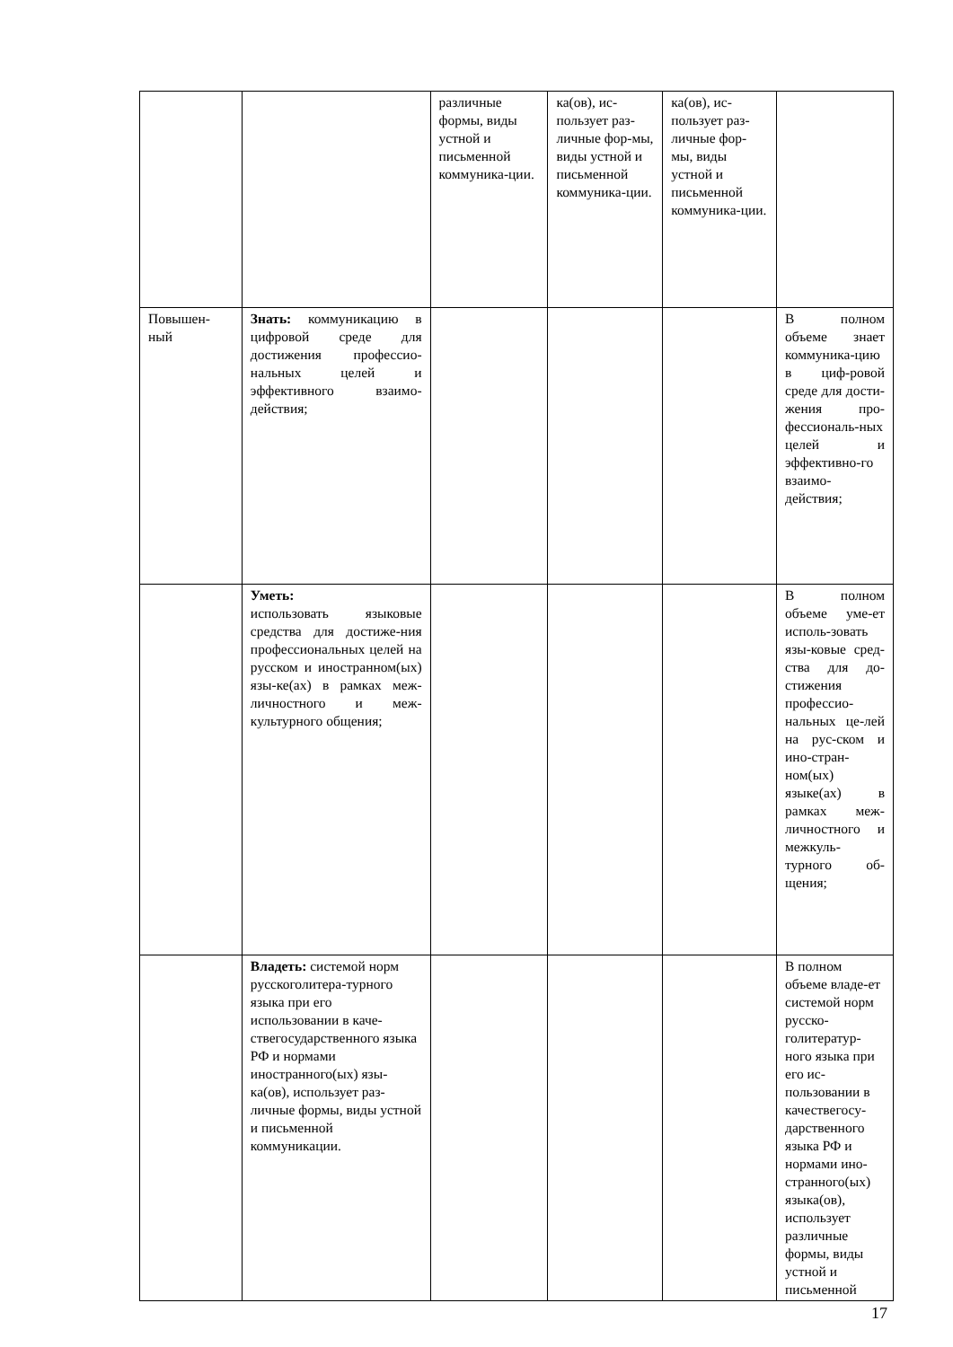| | | различные формы, виды устной и письменной коммуника-ции. | ка(ов), ис-пользует раз-личные фор-мы, виды устной и письменной коммуника-ции. | ка(ов), ис-пользует раз-личные фор-мы, виды устной и письменной коммуника-ции. | |
| Повышен-ный | Знать: коммуникацию в цифровой среде для достижения профессио-нальных целей и эффективного взаимо-действия; | | | | В полном объеме знает коммуника-цию в циф-ровой среде для дости-жения про-фессиональ-ных целей и эффективно-го взаимо-действия; |
| | Уметь: использовать языковые средства для достиже-ния профессиональных целей на русском и иностранном(ых) язы-ке(ах) в рамках меж-личностного и меж-культурного общения; | | | | В полном объеме уме-ет исполь-зовать язы-ковые сред-ства для до-стижения профессио-нальных це-лей на рус-ском и ино-стран-ном(ых) языке(ах) в рамках меж-личностного и межкуль-турного об-щения; |
| | Владеть: системой норм русскоголитера-турного языка при его использовании в каче-ствегосударственного языка РФ и нормами иностранного(ых) язы-ка(ов), использует раз-личные формы, виды устной и письменной коммуникации. | | | | В полном объеме владе-ет системой норм русско-голитератур-ного языка при его ис-пользовании в качествегосу-дарственного языка РФ и нормами ино-странного(ых) языка(ов), использует различные формы, виды устной и письменной |
17